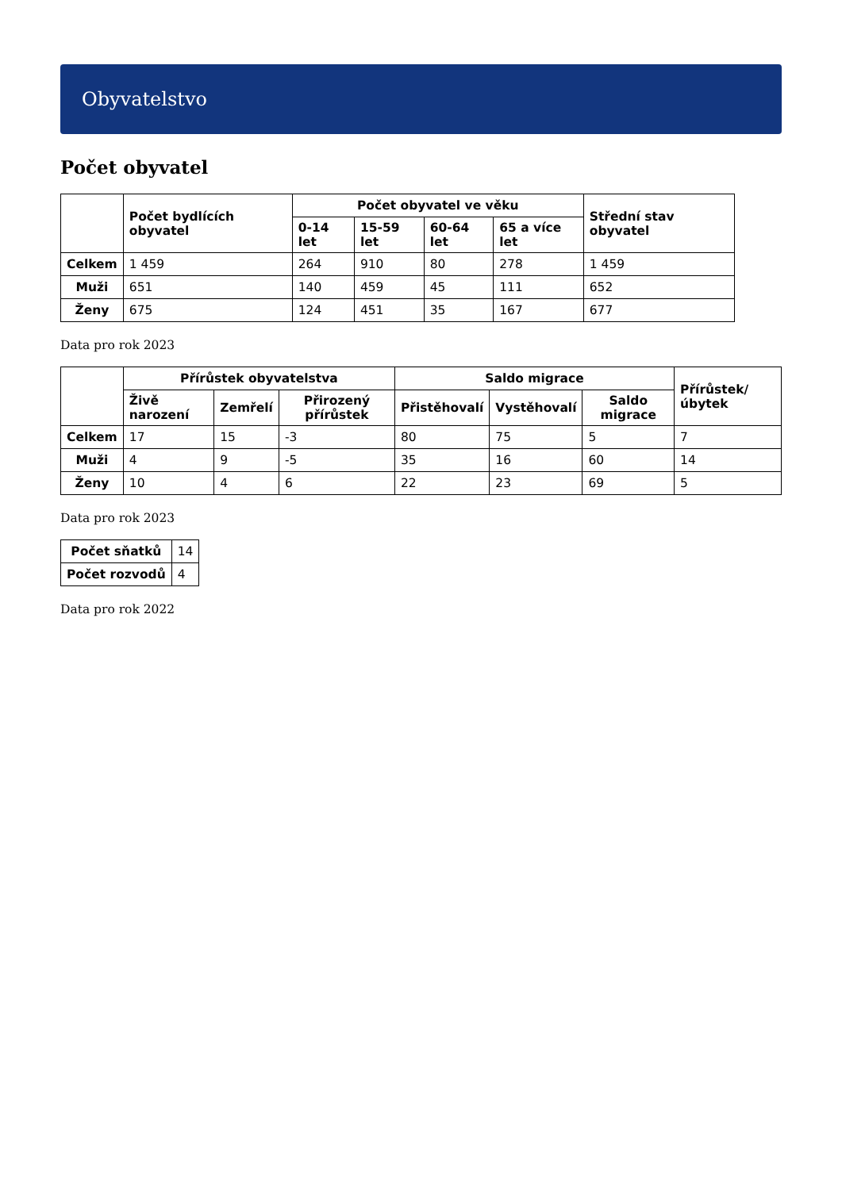Obyvatelstvo
Počet obyvatel
| | Počet bydlících obyvatel | Počet obyvatel ve věku | | | | Střední stav obyvatel |
| --- | --- | --- | --- | --- | --- | --- |
| | | 0-14 let | 15-59 let | 60-64 let | 65 a více let | |
| Celkem | 1 459 | 264 | 910 | 80 | 278 | 1 459 |
| Muži | 651 | 140 | 459 | 45 | 111 | 652 |
| Ženy | 675 | 124 | 451 | 35 | 167 | 677 |
Data pro rok 2023
| | Přírůstek obyvatelstva | | | Saldo migrace | | | Přírůstek/úbytek |
| --- | --- | --- | --- | --- | --- | --- | --- |
| | Živě narození | Zemřelí | Přirozený přírůstek | Přistěhovalí | Vystěhovalí | Saldo migrace | |
| Celkem | 17 | 15 | -3 | 80 | 75 | 5 | 7 |
| Muži | 4 | 9 | -5 | 35 | 16 | 60 | 14 |
| Ženy | 10 | 4 | 6 | 22 | 23 | 69 | 5 |
Data pro rok 2023
| Počet sňatků | 14 |
| Počet rozvodů | 4 |
Data pro rok 2022